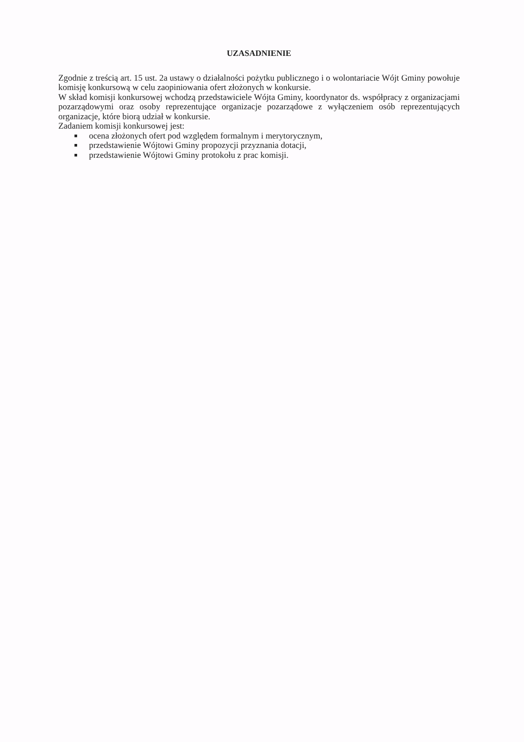UZASADNIENIE
Zgodnie z treścią art. 15 ust. 2a ustawy o działalności pożytku publicznego i o wolontariacie Wójt Gminy powołuje komisję konkursową w celu zaopiniowania ofert złożonych w konkursie.
W skład komisji konkursowej wchodzą przedstawiciele Wójta Gminy, koordynator ds. współpracy z organizacjami pozarządowymi oraz osoby reprezentujące organizacje pozarządowe z wyłączeniem osób reprezentujących organizacje, które biorą udział w konkursie.
Zadaniem komisji konkursowej jest:
■ ocena złożonych ofert pod względem formalnym i merytorycznym,
■ przedstawienie Wójtowi Gminy propozycji przyznania dotacji,
■ przedstawienie Wójtowi Gminy protokołu z prac komisji.